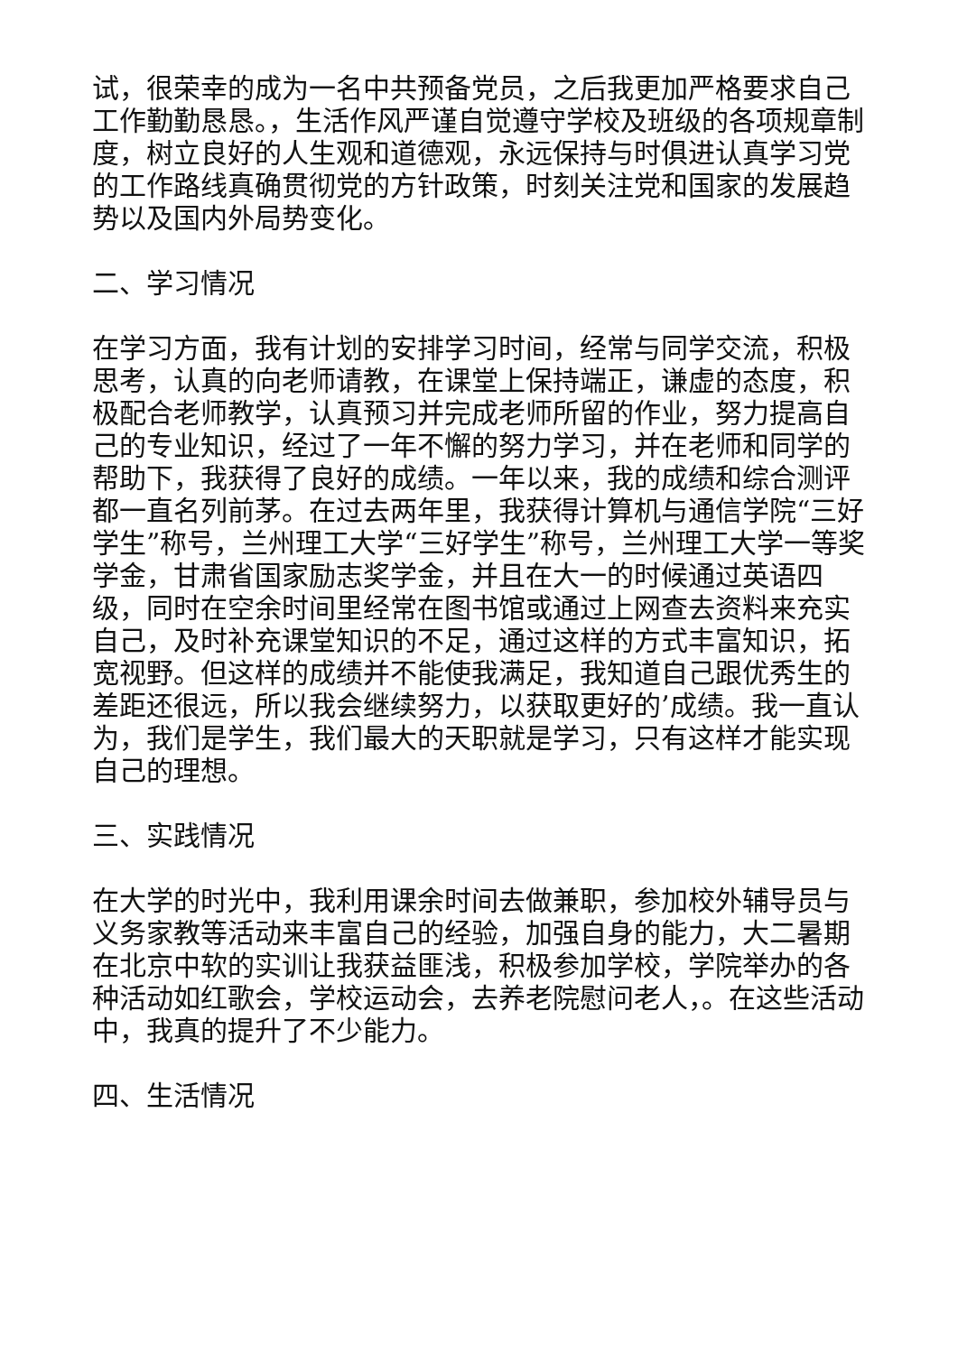试，很荣幸的成为一名中共预备党员，之后我更加严格要求自己工作勤勤恳恳。，生活作风严谨自觉遵守学校及班级的各项规章制度，树立良好的人生观和道德观，永远保持与时俱进认真学习党的工作路线真确贯彻党的方针政策，时刻关注党和国家的发展趋势以及国内外局势变化。
二、学习情况
在学习方面，我有计划的安排学习时间，经常与同学交流，积极思考，认真的向老师请教，在课堂上保持端正，谦虚的态度，积极配合老师教学，认真预习并完成老师所留的作业，努力提高自己的专业知识，经过了一年不懈的努力学习，并在老师和同学的帮助下，我获得了良好的成绩。一年以来，我的成绩和综合测评都一直名列前茅。在过去两年里，我获得计算机与通信学院“三好学生”称号，兰州理工大学“三好学生”称号，兰州理工大学一等奖学金，甘肃省国家励志奖学金，并且在大一的时候通过英语四级，同时在空余时间里经常在图书馆或通过上网查去资料来充实自己，及时补充课堂知识的不足，通过这样的方式丰富知识，拓宽视野。但这样的成绩并不能使我满足，我知道自己跟优秀生的差距还很远，所以我会继续努力，以获取更好的’成绩。我一直认为，我们是学生，我们最大的天职就是学习，只有这样才能实现自己的理想。
三、实践情况
在大学的时光中，我利用课余时间去做兼职，参加校外辅导员与义务家教等活动来丰富自己的经验，加强自身的能力，大二暑期在北京中软的实训让我获益匪浅，积极参加学校，学院举办的各种活动如红歌会，学校运动会，去养老院慰问老人，。在这些活动中，我真的提升了不少能力。
四、生活情况